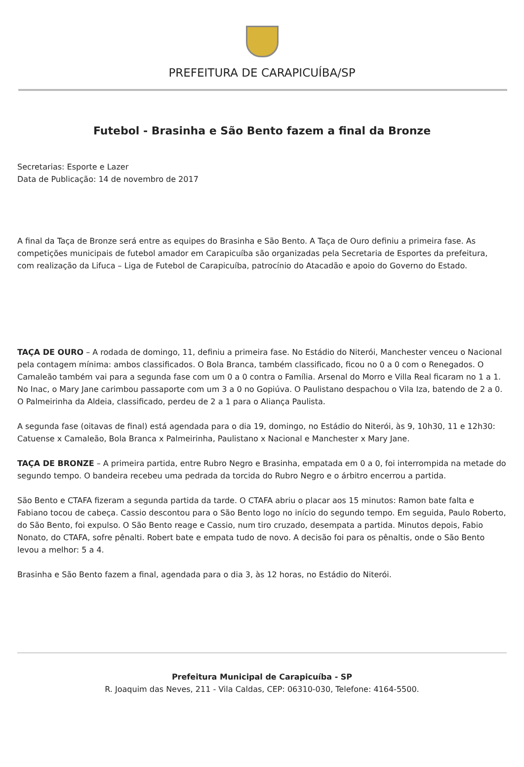PREFEITURA DE CARAPICUÍBA/SP
Futebol - Brasinha e São Bento fazem a final da Bronze
Secretarias: Esporte e Lazer
Data de Publicação: 14 de novembro de 2017
A final da Taça de Bronze será entre as equipes do Brasinha e São Bento. A Taça de Ouro definiu a primeira fase. As competições municipais de futebol amador em Carapicuíba são organizadas pela Secretaria de Esportes da prefeitura, com realização da Lifuca – Liga de Futebol de Carapicuíba, patrocínio do Atacadão e apoio do Governo do Estado.
TAÇA DE OURO – A rodada de domingo, 11, definiu a primeira fase. No Estádio do Niterói, Manchester venceu o Nacional pela contagem mínima: ambos classificados. O Bola Branca, também classificado, ficou no 0 a 0 com o Renegados. O Camaleão também vai para a segunda fase com um 0 a 0 contra o Família. Arsenal do Morro e Villa Real ficaram no 1 a 1. No Inac, o Mary Jane carimbou passaporte com um 3 a 0 no Gopiúva. O Paulistano despachou o Vila Iza, batendo de 2 a 0. O Palmeirinha da Aldeia, classificado, perdeu de 2 a 1 para o Aliança Paulista.
A segunda fase (oitavas de final) está agendada para o dia 19, domingo, no Estádio do Niterói, às 9, 10h30, 11 e 12h30: Catuense x Camaleão, Bola Branca x Palmeirinha, Paulistano x Nacional e Manchester x Mary Jane.
TAÇA DE BRONZE – A primeira partida, entre Rubro Negro e Brasinha, empatada em 0 a 0, foi interrompida na metade do segundo tempo. O bandeira recebeu uma pedrada da torcida do Rubro Negro e o árbitro encerrou a partida.
São Bento e CTAFA fizeram a segunda partida da tarde. O CTAFA abriu o placar aos 15 minutos: Ramon bate falta e Fabiano tocou de cabeça. Cassio descontou para o São Bento logo no início do segundo tempo. Em seguida, Paulo Roberto, do São Bento, foi expulso. O São Bento reage e Cassio, num tiro cruzado, desempata a partida. Minutos depois, Fabio Nonato, do CTAFA, sofre pênalti. Robert bate e empata tudo de novo. A decisão foi para os pênaltis, onde o São Bento levou a melhor: 5 a 4.
Brasinha e São Bento fazem a final, agendada para o dia 3, às 12 horas, no Estádio do Niterói.
Prefeitura Municipal de Carapicuíba - SP
R. Joaquim das Neves, 211 - Vila Caldas, CEP: 06310-030, Telefone: 4164-5500.